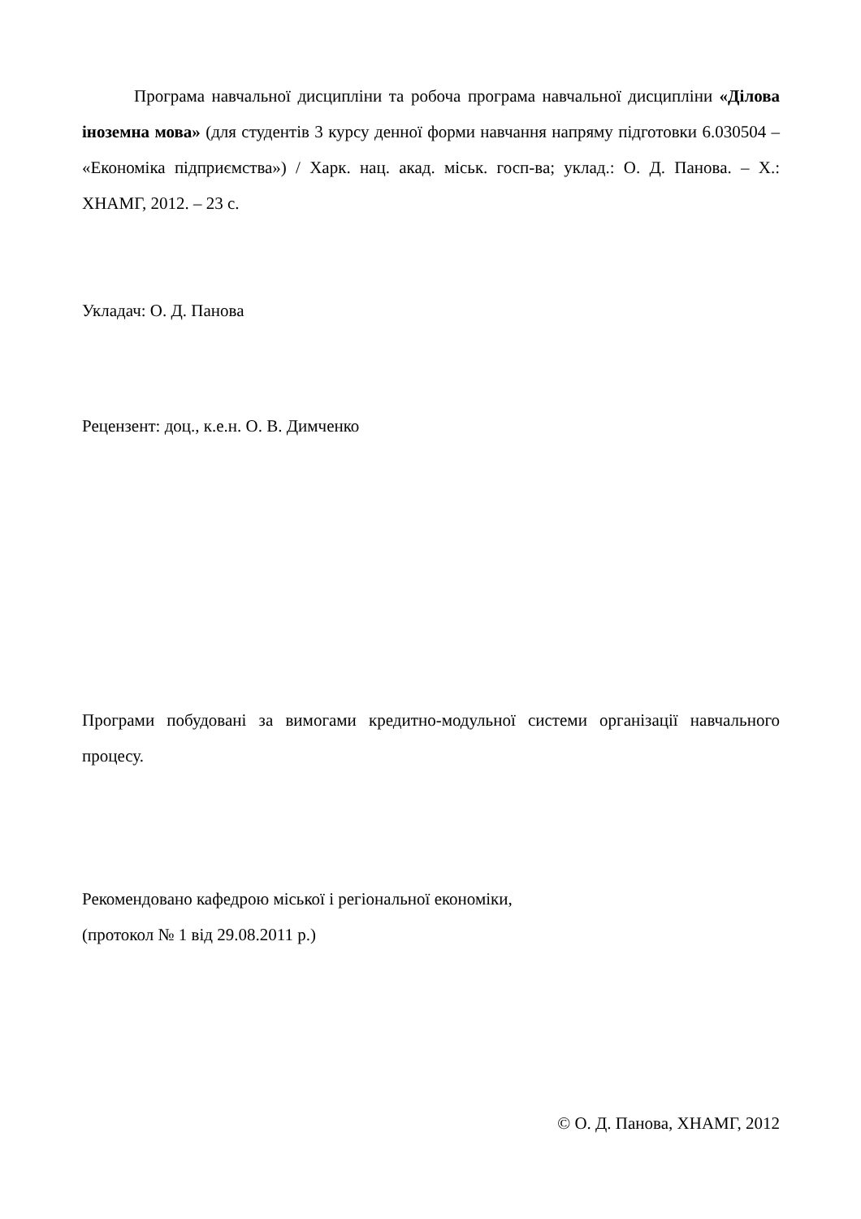Програма навчальної дисципліни та робоча програма навчальної дисципліни «Ділова іноземна мова» (для студентів 3 курсу денної форми навчання напряму підготовки 6.030504 – «Економіка підприємства») / Харк. нац. акад. міськ. госп-ва; уклад.: О. Д. Панова. – Х.: ХНАМГ, 2012. – 23 с.
Укладач: О. Д. Панова
Рецензент: доц., к.е.н. О. В. Димченко
Програми побудовані за вимогами кредитно-модульної системи організації навчального процесу.
Рекомендовано кафедрою міської і регіональної економіки,
(протокол № 1 від 29.08.2011 р.)
© О. Д. Панова, ХНАМГ, 2012